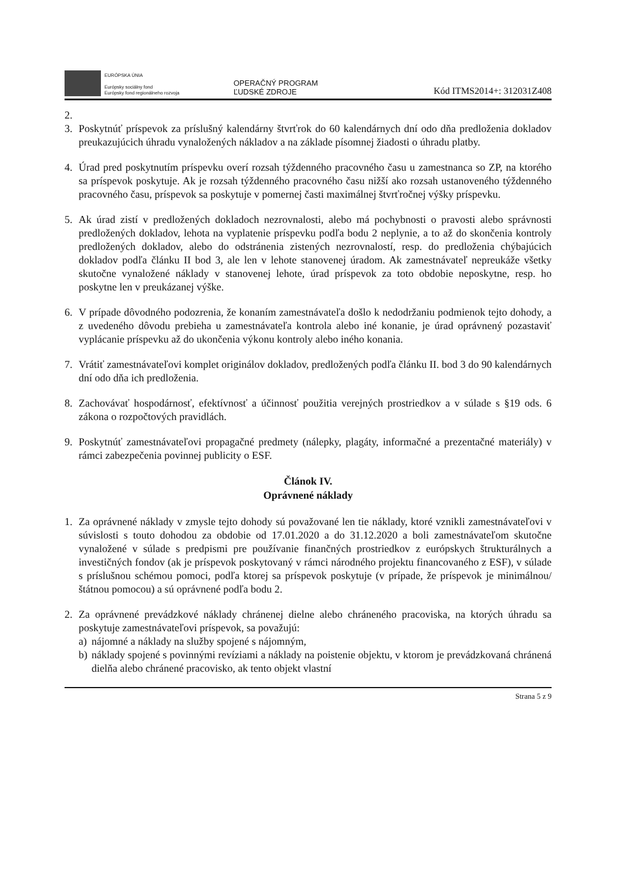EURÓPSKA ÚNIA
Európsky sociálny fond
Európsky fond regionálneho rozvoja
OPERAČNÝ PROGRAM
ĽUDSKÉ ZDROJE
Kód ITMS2014+: 312031Z408
2.
3. Poskytnúť príspevok za príslušný kalendárny štvrťrok do 60 kalendárnych dní odo dňa predloženia dokladov preukazujúcich úhradu vynaložených nákladov a na základe písomnej žiadosti o úhradu platby.
4. Úrad pred poskytnutím príspevku overí rozsah týždenného pracovného času u zamestnanca so ZP, na ktorého sa príspevok poskytuje. Ak je rozsah týždenného pracovného času nižší ako rozsah ustanoveného týždenného pracovného času, príspevok sa poskytuje v pomernej časti maximálnej štvrťročnej výšky príspevku.
5. Ak úrad zistí v predložených dokladoch nezrovnalosti, alebo má pochybnosti o pravosti alebo správnosti predložených dokladov, lehota na vyplatenie príspevku podľa bodu 2 neplynie, a to až do skončenia kontroly predložených dokladov, alebo do odstránenia zistených nezrovnalostí, resp. do predloženia chýbajúcich dokladov podľa článku II bod 3, ale len v lehote stanovenej úradom. Ak zamestnávateľ nepreukáže všetky skutočne vynaložené náklady v stanovenej lehote, úrad príspevok za toto obdobie neposkytne, resp. ho poskytne len v preukázanej výške.
6. V prípade dôvodného podozrenia, že konaním zamestnávateľa došlo k nedodržaniu podmienok tejto dohody, a z uvedeného dôvodu prebieha u zamestnávateľa kontrola alebo iné konanie, je úrad oprávnený pozastaviť vyplácanie príspevku až do ukončenia výkonu kontroly alebo iného konania.
7. Vrátiť zamestnávateľovi komplet originálov dokladov, predložených podľa článku II. bod 3 do 90 kalendárnych dní odo dňa ich predloženia.
8. Zachovávať hospodárnosť, efektívnosť a účinnosť použitia verejných prostriedkov a v súlade s §19 ods. 6 zákona o rozpočtových pravidlách.
9. Poskytnúť zamestnávateľovi propagačné predmety (nálepky, plagáty, informačné a prezentačné materiály) v rámci zabezpečenia povinnej publicity o ESF.
Článok IV.
Oprávnené náklady
1. Za oprávnené náklady v zmysle tejto dohody sú považované len tie náklady, ktoré vznikli zamestnávateľovi v súvislosti s touto dohodou za obdobie od 17.01.2020 a do 31.12.2020 a boli zamestnávateľom skutočne vynaložené v súlade s predpismi pre používanie finančných prostriedkov z európskych štrukturálnych a investičných fondov (ak je príspevok poskytovaný v rámci národného projektu financovaného z ESF), v súlade s príslušnou schémou pomoci, podľa ktorej sa príspevok poskytuje (v prípade, že príspevok je minimálnou/štátnou pomocou) a sú oprávnené podľa bodu 2.
2. Za oprávnené prevádzkové náklady chránenej dielne alebo chráneného pracoviska, na ktorých úhradu sa poskytuje zamestnávateľovi príspevok, sa považujú:
a) nájomné a náklady na služby spojené s nájomným,
b) náklady spojené s povinnými revíziami a náklady na poistenie objektu, v ktorom je prevádzkovaná chránená dielňa alebo chránené pracovisko, ak tento objekt vlastní
Strana 5 z 9